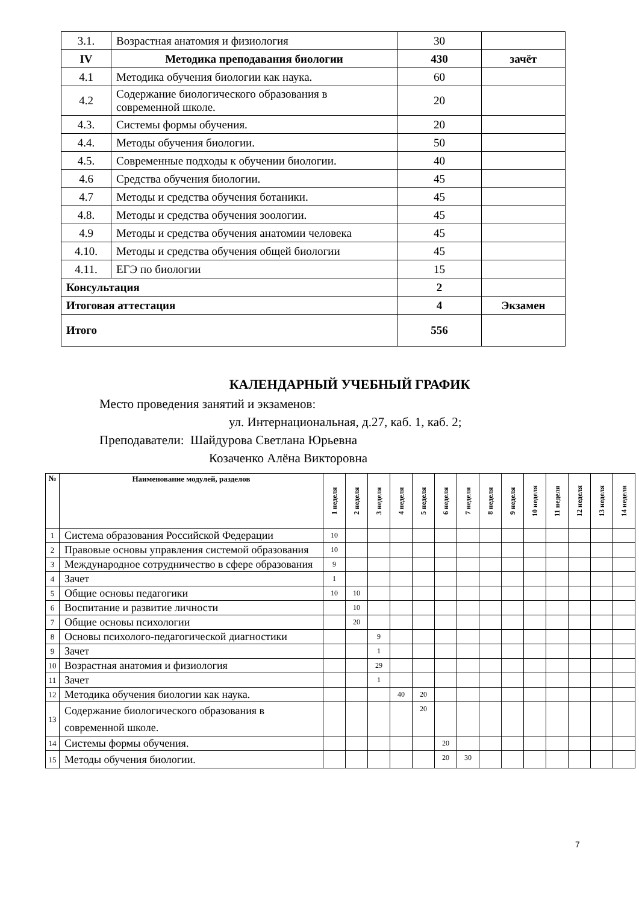| 3.1. | Возрастная анатомия и физиология | 30 | |
| IV | Методика преподавания биологии | 430 | зачёт |
| 4.1 | Методика обучения биологии как наука. | 60 | |
| 4.2 | Содержание биологического образования в современной школе. | 20 | |
| 4.3. | Системы формы обучения. | 20 | |
| 4.4. | Методы обучения биологии. | 50 | |
| 4.5. | Современные подходы к обучении биологии. | 40 | |
| 4.6 | Средства обучения биологии. | 45 | |
| 4.7 | Методы и средства обучения ботаники. | 45 | |
| 4.8. | Методы и средства обучения зоологии. | 45 | |
| 4.9 | Методы и средства обучения анатомии человека | 45 | |
| 4.10. | Методы и средства обучения общей биологии | 45 | |
| 4.11. | ЕГЭ по биологии | 15 | |
| Консультация | | 2 | |
| Итоговая аттестация | | 4 | Экзамен |
| Итого | | 556 | |
КАЛЕНДАРНЫЙ УЧЕБНЫЙ ГРАФИК
Место проведения занятий и экзаменов:
ул. Интернациональная, д.27, каб. 1, каб. 2;
Преподаватели: Шайдурова Светлана Юрьевна
Козаченко Алёна Викторовна
| № | Наименование модулей, разделов | 1 неделя | 2 неделя | 3 неделя | 4 неделя | 5 неделя | 6 неделя | 7 неделя | 8 неделя | 9 неделя | 10 неделя | 11 неделя | 12 неделя | 13 неделя | 14 неделя |
| --- | --- | --- | --- | --- | --- | --- | --- | --- | --- | --- | --- | --- | --- | --- | --- |
| 1 | Система образования Российской Федерации | 10 | | | | | | | | | | | | | |
| 2 | Правовые основы управления системой образования | 10 | | | | | | | | | | | | | |
| 3 | Международное сотрудничество в сфере образования | 9 | | | | | | | | | | | | | |
| 4 | Зачет | 1 | | | | | | | | | | | | | |
| 5 | Общие основы педагогики | 10 | 10 | | | | | | | | | | | | |
| 6 | Воспитание и развитие личности | | 10 | | | | | | | | | | | | |
| 7 | Общие основы психологии | | 20 | | | | | | | | | | | | |
| 8 | Основы психолого-педагогической диагностики | | | 9 | | | | | | | | | | | |
| 9 | Зачет | | | 1 | | | | | | | | | | | |
| 10 | Возрастная анатомия и физиология | | | 29 | | | | | | | | | | | |
| 11 | Зачет | | | 1 | | | | | | | | | | | |
| 12 | Методика обучения биологии как наука. | | | | 40 | 20 | | | | | | | | | |
| 13 | Содержание биологического образования в современной школе. | | | | | 20 | | | | | | | | | |
| 14 | Системы формы обучения. | | | | | | 20 | | | | | | | | |
| 15 | Методы обучения биологии. | | | | | | 20 | 30 | | | | | | | |
7